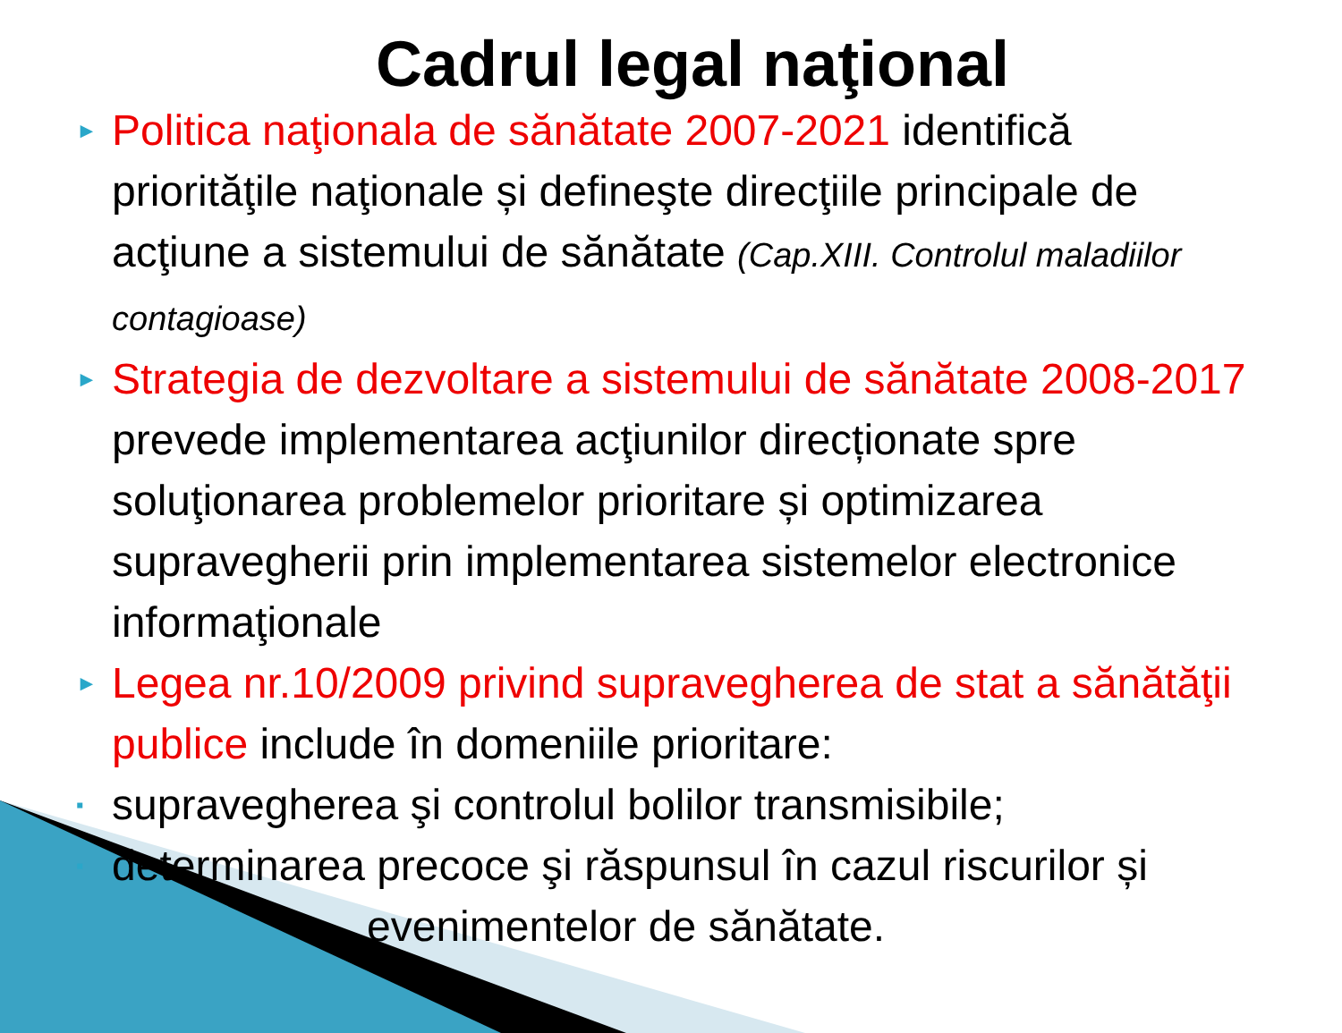Cadrul legal naţional
► Politica naţionala de sănătate 2007-2021 identifică priorităţile naţionale și defineşte direcţiile principale de acţiune a sistemului de sănătate (Cap.XIII. Controlul maladiilor contagioase)
► Strategia de dezvoltare a sistemului de sănătate 2008-2017 prevede implementarea acţiunilor direcționate spre soluţionarea problemelor prioritare și optimizarea supravegherii prin implementarea sistemelor electronice informaţionale
► Legea nr.10/2009 privind supravegherea de stat a sănătăţii publice include în domeniile prioritare:
▪ supravegherea şi controlul bolilor transmisibile;
▪ determinarea precoce şi răspunsul în cazul riscurilor și
evenimentelor de sănătate.